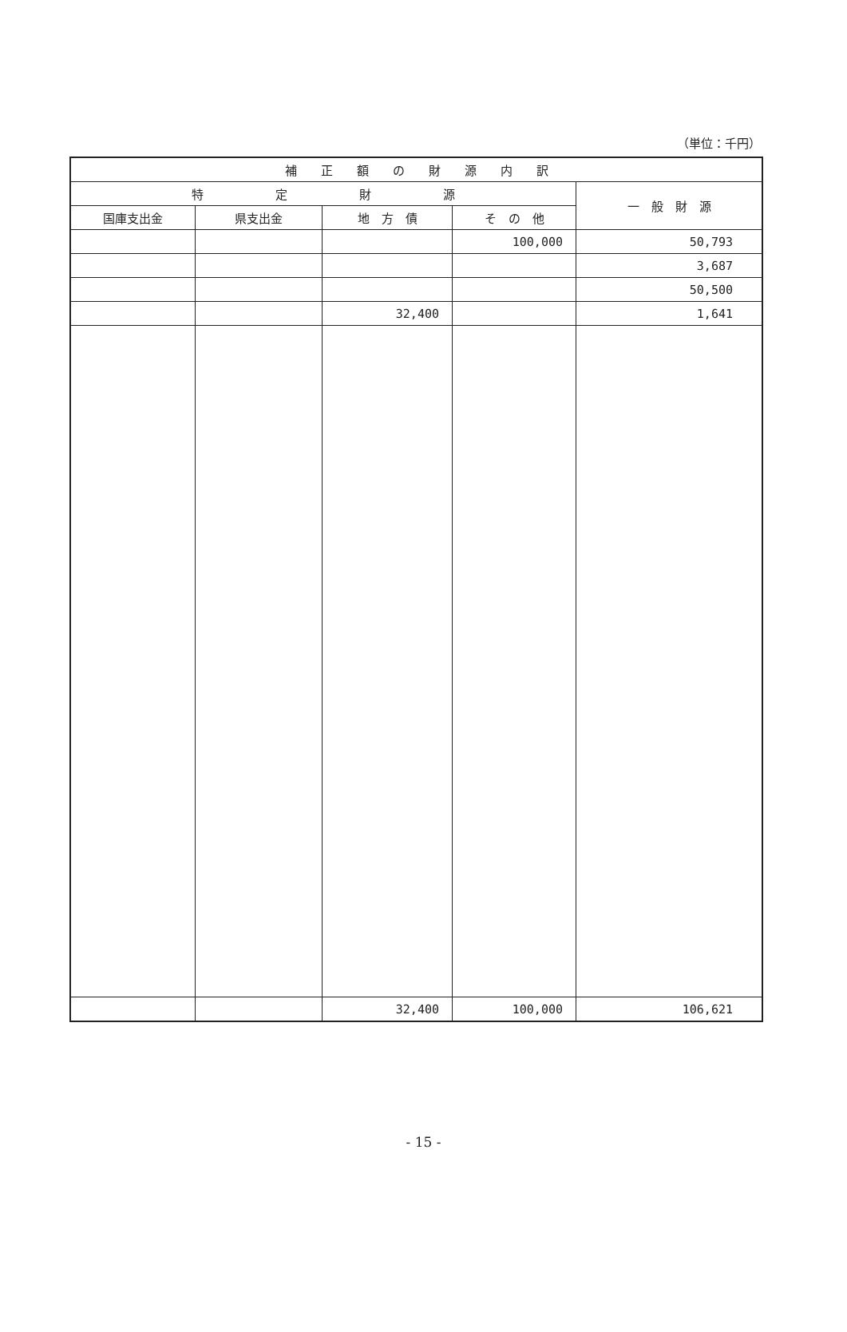（単位：千円）
| 補 正 額 の 財 源 内 訳 | | | | |
| --- | --- | --- | --- | --- |
| 特 定 財 源 | | | | 一 般 財 源 |
| 国庫支出金 | 県支出金 | 地 方 債 | そ の 他 | |
| | | | 100,000 | 50,793 |
| | | | | 3,687 |
| | | | | 50,500 |
| | | 32,400 | | 1,641 |
| | | 32,400 | 100,000 | 106,621 |
- 15 -